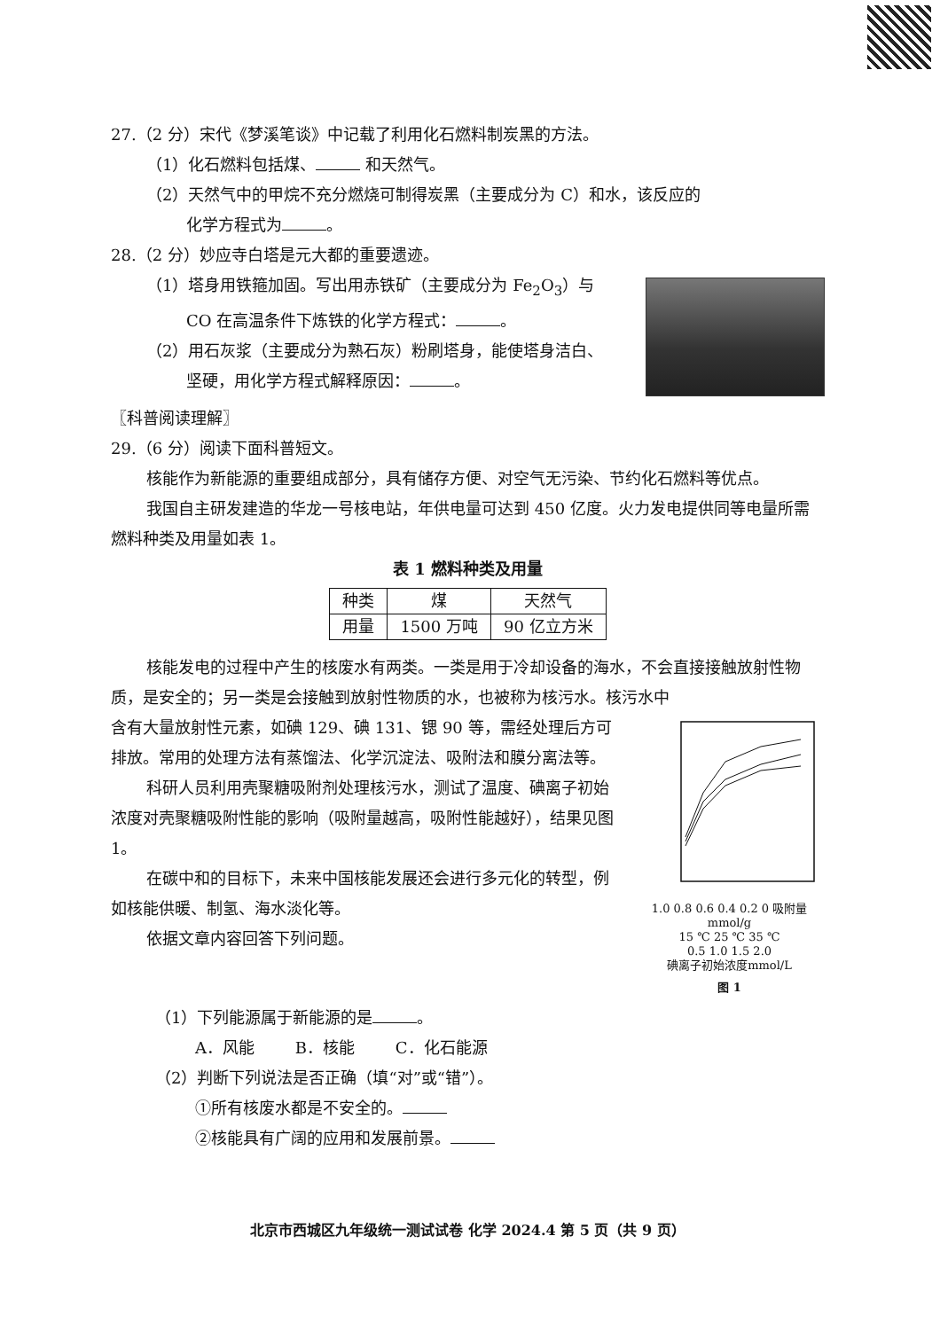27.（2 分）宋代《梦溪笔谈》中记载了利用化石燃料制炭黑的方法。
（1）化石燃料包括煤、 和天然气。
（2）天然气中的甲烷不充分燃烧可制得炭黑（主要成分为 C）和水，该反应的
化学方程式为 。
28.（2 分）妙应寺白塔是元大都的重要遗迹。
（1）塔身用铁箍加固。写出用赤铁矿（主要成分为 Fe<sub>2</sub>O<sub>3</sub>）与
CO 在高温条件下炼铁的化学方程式： 。
（2）用石灰浆（主要成分为熟石灰）粉刷塔身，能使塔身洁白、
坚硬，用化学方程式解释原因： 。
〖科普阅读理解〗
29.（6 分）阅读下面科普短文。
核能作为新能源的重要组成部分，具有储存方便、对空气无污染、节约化石燃料等优点。
我国自主研发建造的华龙一号核电站，年供电量可达到 450 亿度。火力发电提供同等电量所需燃料种类及用量如表 1。
表 1 燃料种类及用量
| 种类 | 煤 | 天然气 |
| --- | --- | --- |
| 用量 | 1500 万吨 | 90 亿立方米 |
核能发电的过程中产生的核废水有两类。一类是用于冷却设备的海水，不会直接接触放射性物质，是安全的；另一类是会接触到放射性物质的水，也被称为核污水。核污水中
含有大量放射性元素，如碘 129、碘 131、锶 90 等，需经处理后方可排放。常用的处理方法有蒸馏法、化学沉淀法、吸附法和膜分离法等。
科研人员利用壳聚糖吸附剂处理核污水，测试了温度、碘离子初始浓度对壳聚糖吸附性能的影响（吸附量越高，吸附性能越好），结果见图 1。
在碳中和的目标下，未来中国核能发展还会进行多元化的转型，例如核能供暖、制氢、海水淡化等。
依据文章内容回答下列问题。
1.0 0.8 0.6 0.4 0.2 0 吸附量mmol/g
15 ℃ 25 ℃ 35 ℃
0.5 1.0 1.5 2.0
碘离子初始浓度mmol/L
图 1
（1）下列能源属于新能源的是 。
A．风能 B．核能 C．化石能源
（2）判断下列说法是否正确（填“对”或“错”）。
①所有核废水都是不安全的。
②核能具有广阔的应用和发展前景。
北京市西城区九年级统一测试试卷 化学 2024.4 第 5 页（共 9 页）